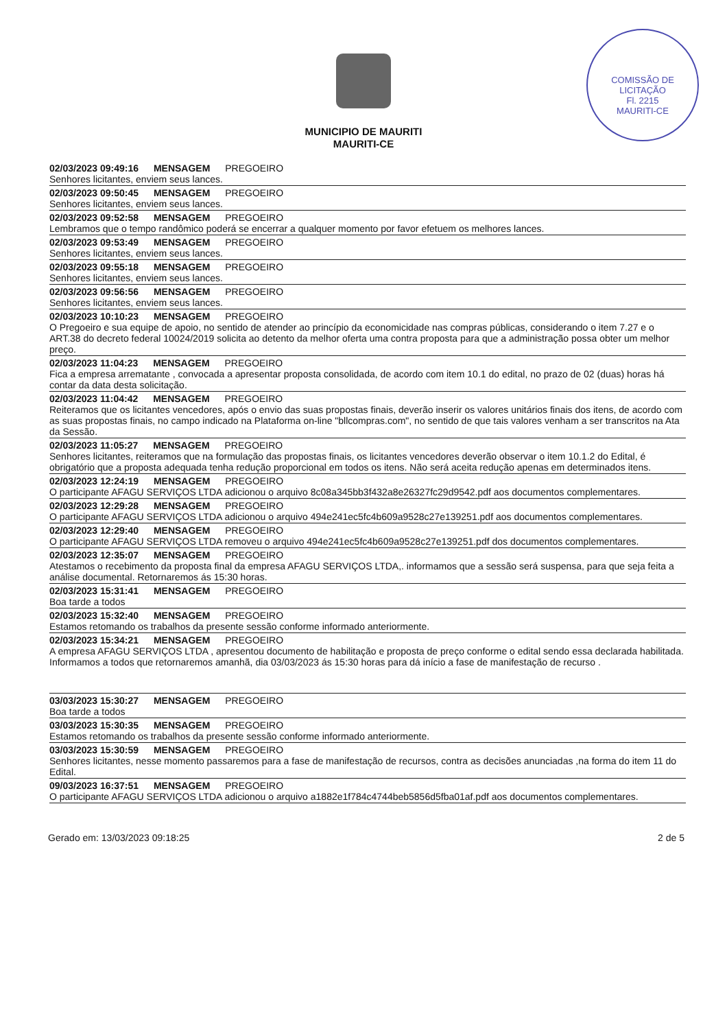COMISSÃO DE LICITAÇÃO
Fl. 2215
MAURITI-CE
MUNICIPIO DE MAURITI
MAURITI-CE
02/03/2023 09:49:16 MENSAGEM PREGOEIRO
Senhores licitantes, enviem seus lances.
02/03/2023 09:50:45 MENSAGEM PREGOEIRO
Senhores licitantes, enviem seus lances.
02/03/2023 09:52:58 MENSAGEM PREGOEIRO
Lembramos que o tempo randômico poderá se encerrar a qualquer momento por favor efetuem os melhores lances.
02/03/2023 09:53:49 MENSAGEM PREGOEIRO
Senhores licitantes, enviem seus lances.
02/03/2023 09:55:18 MENSAGEM PREGOEIRO
Senhores licitantes, enviem seus lances.
02/03/2023 09:56:56 MENSAGEM PREGOEIRO
Senhores licitantes, enviem seus lances.
02/03/2023 10:10:23 MENSAGEM PREGOEIRO
O Pregoeiro e sua equipe de apoio, no sentido de atender ao princípio da economicidade nas compras públicas, considerando o item 7.27 e o ART.38 do decreto federal 10024/2019 solicita ao detento da melhor oferta uma contra proposta para que a administração possa obter um melhor preço.
02/03/2023 11:04:23 MENSAGEM PREGOEIRO
Fica a empresa arrematante , convocada a apresentar proposta consolidada, de acordo com item 10.1 do edital, no prazo de 02 (duas) horas há contar da data desta solicitação.
02/03/2023 11:04:42 MENSAGEM PREGOEIRO
Reiteramos que os licitantes vencedores, após o envio das suas propostas finais, deverão inserir os valores unitários finais dos itens, de acordo com as suas propostas finais, no campo indicado na Plataforma on-line "bllcompras.com", no sentido de que tais valores venham a ser transcritos na Ata da Sessão.
02/03/2023 11:05:27 MENSAGEM PREGOEIRO
Senhores licitantes, reiteramos que na formulação das propostas finais, os licitantes vencedores deverão observar o item 10.1.2 do Edital, é obrigatório que a proposta adequada tenha redução proporcional em todos os itens. Não será aceita redução apenas em determinados itens.
02/03/2023 12:24:19 MENSAGEM PREGOEIRO
O participante AFAGU SERVIÇOS LTDA adicionou o arquivo 8c08a345bb3f432a8e26327fc29d9542.pdf aos documentos complementares.
02/03/2023 12:29:28 MENSAGEM PREGOEIRO
O participante AFAGU SERVIÇOS LTDA adicionou o arquivo 494e241ec5fc4b609a9528c27e139251.pdf aos documentos complementares.
02/03/2023 12:29:40 MENSAGEM PREGOEIRO
O participante AFAGU SERVIÇOS LTDA removeu o arquivo 494e241ec5fc4b609a9528c27e139251.pdf dos documentos complementares.
02/03/2023 12:35:07 MENSAGEM PREGOEIRO
Atestamos o recebimento da proposta final da empresa AFAGU SERVIÇOS LTDA,. informamos que a sessão será suspensa, para que seja feita a análise documental. Retornaremos ás 15:30 horas.
02/03/2023 15:31:41 MENSAGEM PREGOEIRO
Boa tarde a todos
02/03/2023 15:32:40 MENSAGEM PREGOEIRO
Estamos retomando os trabalhos da presente sessão conforme informado anteriormente.
02/03/2023 15:34:21 MENSAGEM PREGOEIRO
A empresa AFAGU SERVIÇOS LTDA , apresentou documento de habilitação e proposta de preço conforme o edital sendo essa declarada habilitada. Informamos a todos que retornaremos amanhã, dia 03/03/2023 ás 15:30 horas para dá início a fase de manifestação de recurso .
03/03/2023 15:30:27 MENSAGEM PREGOEIRO
Boa tarde a todos
03/03/2023 15:30:35 MENSAGEM PREGOEIRO
Estamos retomando os trabalhos da presente sessão conforme informado anteriormente.
03/03/2023 15:30:59 MENSAGEM PREGOEIRO
Senhores licitantes, nesse momento passaremos para a fase de manifestação de recursos, contra as decisões anunciadas ,na forma do item 11 do Edital.
09/03/2023 16:37:51 MENSAGEM PREGOEIRO
O participante AFAGU SERVIÇOS LTDA adicionou o arquivo a1882e1f784c4744beb5856d5fba01af.pdf aos documentos complementares.
Gerado em: 13/03/2023 09:18:25 2 de 5